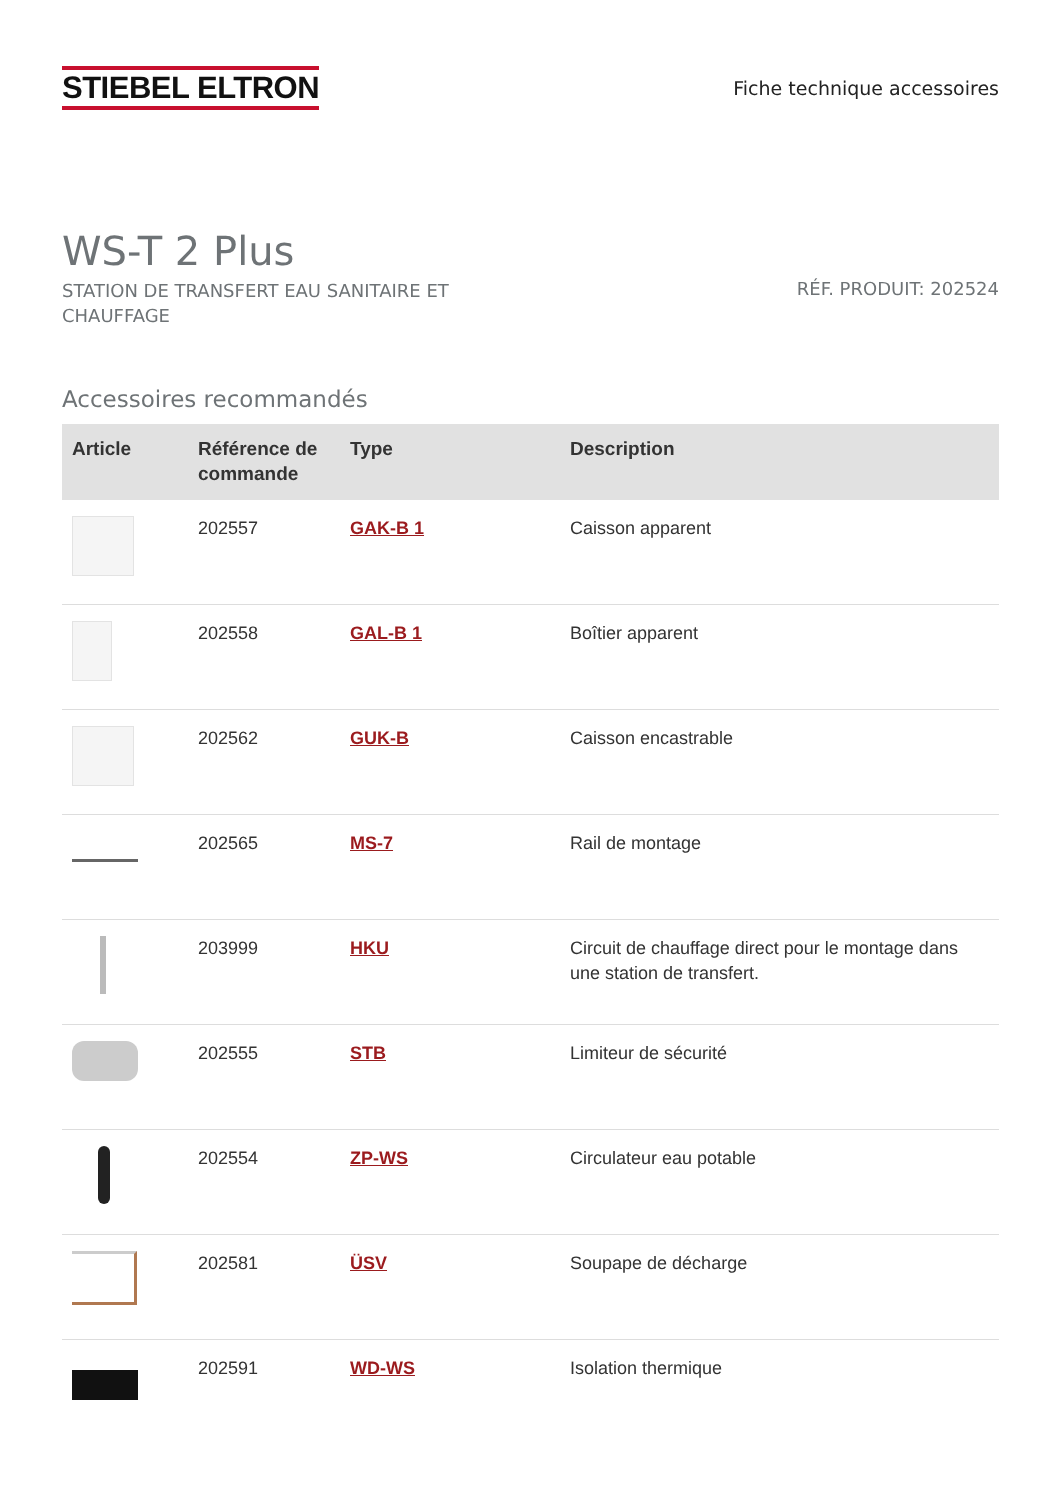STIEBEL ELTRON
Fiche technique accessoires
WS-T 2 Plus
STATION DE TRANSFERT EAU SANITAIRE ET CHAUFFAGE
RÉF. PRODUIT: 202524
Accessoires recommandés
| Article | Référence de commande | Type | Description |
| --- | --- | --- | --- |
| | 202557 | GAK-B 1 | Caisson apparent |
| | 202558 | GAL-B 1 | Boîtier apparent |
| | 202562 | GUK-B | Caisson encastrable |
| | 202565 | MS-7 | Rail de montage |
| | 203999 | HKU | Circuit de chauffage direct pour le montage dans une station de transfert. |
| | 202555 | STB | Limiteur de sécurité |
| | 202554 | ZP-WS | Circulateur eau potable |
| | 202581 | ÜSV | Soupape de décharge |
| | 202591 | WD-WS | Isolation thermique |